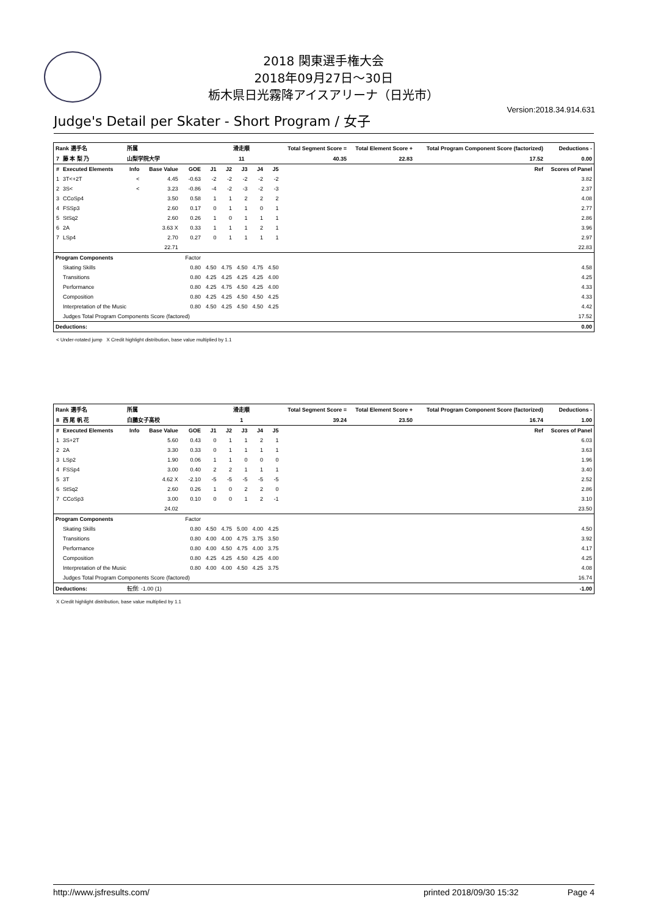2018 関東選手権大会
2018年09月27日～30日
栃木県日光霧降アイスアリーナ（日光市）
Version:2018.34.914.631
Judge's Detail per Skater - Short Program / 女子
| Rank 選手名 | | 所属 | | | 滑走順 | | | | | Total Segment Score = | Total Element Score + | Total Program Component Score (factorized) | Deductions - |
| --- | --- | --- | --- | --- | --- | --- | --- | --- | --- | --- | --- | --- | --- |
| 7 | 藤 本 梨 乃 | 山梨学院大学 | | | 11 | | | | | 40.35 | 22.83 | 17.52 | 0.00 |
| # | Executed Elements | Info | Base Value | GOE | J1 | J2 | J3 | J4 | J5 | | | Ref | Scores of Panel |
| 1 | 3T<+2T | < | 4.45 | -0.63 | -2 | -2 | -2 | -2 | -2 | | | | 3.82 |
| 2 | 3S< | < | 3.23 | -0.86 | -4 | -2 | -3 | -2 | -3 | | | | 2.37 |
| 3 | CCoSp4 | | 3.50 | 0.58 | 1 | 1 | 2 | 2 | 2 | | | | 4.08 |
| 4 | FSSp3 | | 2.60 | 0.17 | 0 | 1 | 1 | 0 | 1 | | | | 2.77 |
| 5 | StSq2 | | 2.60 | 0.26 | 1 | 0 | 1 | 1 | 1 | | | | 2.86 |
| 6 | 2A | | 3.63 X | 0.33 | 1 | 1 | 1 | 2 | 1 | | | | 3.96 |
| 7 | LSp4 | | 2.70 | 0.27 | 0 | 1 | 1 | 1 | 1 | | | | 2.97 |
| | | | 22.71 | | | | | | | | | | 22.83 |
| Program Components | | | | Factor | | | | | | | | | |
| | Skating Skills | | | 0.80 | 4.50 | 4.75 | 4.50 | 4.75 | 4.50 | | | | 4.58 |
| | Transitions | | | 0.80 | 4.25 | 4.25 | 4.25 | 4.25 | 4.00 | | | | 4.25 |
| | Performance | | | 0.80 | 4.25 | 4.75 | 4.50 | 4.25 | 4.00 | | | | 4.33 |
| | Composition | | | 0.80 | 4.25 | 4.25 | 4.50 | 4.50 | 4.25 | | | | 4.33 |
| | Interpretation of the Music | | | 0.80 | 4.50 | 4.25 | 4.50 | 4.50 | 4.25 | | | | 4.42 |
| | Judges Total Program Components Score (factored) | | | | | | | | | | | | 17.52 |
| Deductions: | | | | | | | | | | | | | 0.00 |
< Under-rotated jump X Credit highlight distribution, base value multiplied by 1.1
| Rank 選手名 | | 所属 | | | 滑走順 | | | | | Total Segment Score = | Total Element Score + | Total Program Component Score (factorized) | Deductions - |
| --- | --- | --- | --- | --- | --- | --- | --- | --- | --- | --- | --- | --- | --- |
| 8 | 西 尾 帆 花 | 白鵬女子高校 | | | 1 | | | | | 39.24 | 23.50 | 16.74 | 1.00 |
| # | Executed Elements | Info | Base Value | GOE | J1 | J2 | J3 | J4 | J5 | | | Ref | Scores of Panel |
| 1 | 3S+2T | | 5.60 | 0.43 | 0 | 1 | 1 | 2 | 1 | | | | 6.03 |
| 2 | 2A | | 3.30 | 0.33 | 0 | 1 | 1 | 1 | 1 | | | | 3.63 |
| 3 | LSp2 | | 1.90 | 0.06 | 1 | 1 | 0 | 0 | 0 | | | | 1.96 |
| 4 | FSSp4 | | 3.00 | 0.40 | 2 | 2 | 1 | 1 | 1 | | | | 3.40 |
| 5 | 3T | | 4.62 X | -2.10 | -5 | -5 | -5 | -5 | -5 | | | | 2.52 |
| 6 | StSq2 | | 2.60 | 0.26 | 1 | 0 | 2 | 2 | 0 | | | | 2.86 |
| 7 | CCoSp3 | | 3.00 | 0.10 | 0 | 0 | 1 | 2 | -1 | | | | 3.10 |
| | | | 24.02 | | | | | | | | | | 23.50 |
| Program Components | | | | Factor | | | | | | | | | |
| | Skating Skills | | | 0.80 | 4.50 | 4.75 | 5.00 | 4.00 | 4.25 | | | | 4.50 |
| | Transitions | | | 0.80 | 4.00 | 4.00 | 4.75 | 3.75 | 3.50 | | | | 3.92 |
| | Performance | | | 0.80 | 4.00 | 4.50 | 4.75 | 4.00 | 3.75 | | | | 4.17 |
| | Composition | | | 0.80 | 4.25 | 4.25 | 4.50 | 4.25 | 4.00 | | | | 4.25 |
| | Interpretation of the Music | | | 0.80 | 4.00 | 4.00 | 4.50 | 4.25 | 3.75 | | | | 4.08 |
| | Judges Total Program Components Score (factored) | | | | | | | | | | | | 16.74 |
| Deductions: | | 転倒: -1.00 (1) | | | | | | | | | | | -1.00 |
X Credit highlight distribution, base value multiplied by 1.1
http://www.jsfresults.com/ printed 2018/09/30 15:32 Page 4